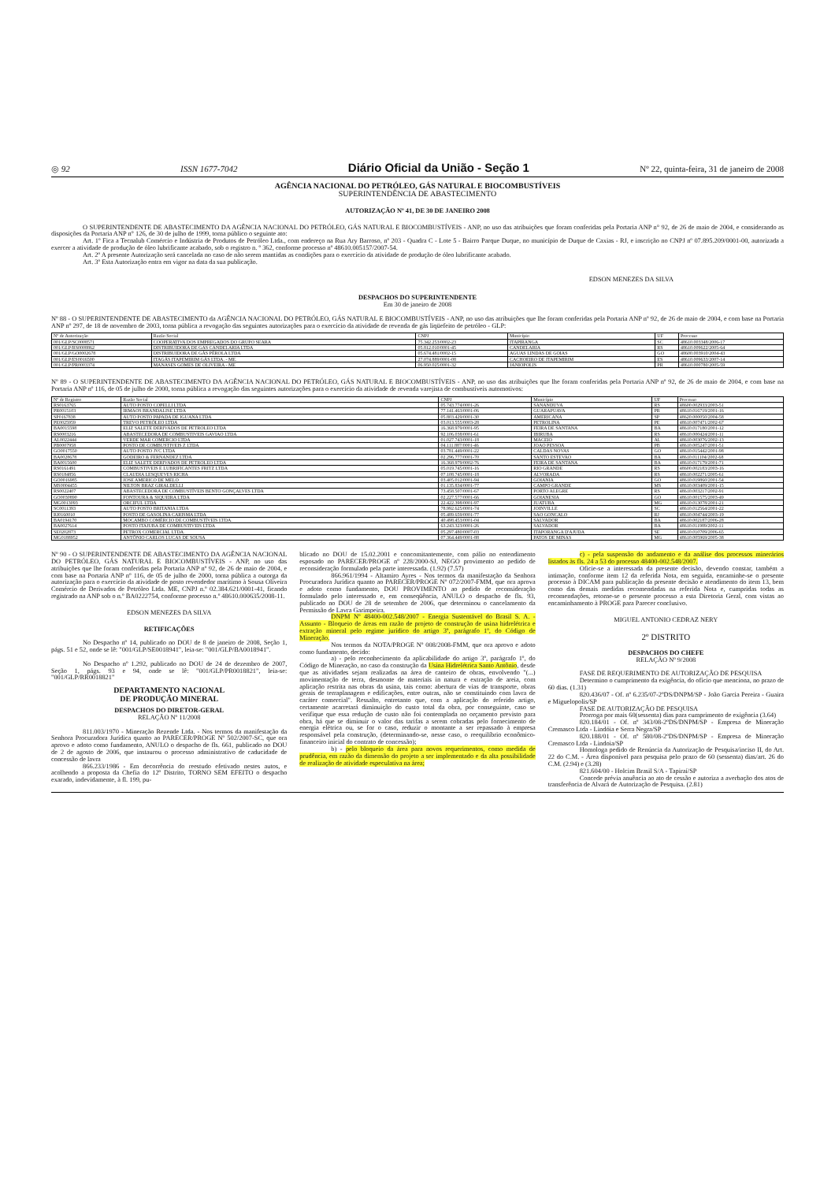◎ 92 ISSN 1677-7042 Diário Oficial da União - Seção 1 Nº 22, quinta-feira, 31 de janeiro de 2008
AGÊNCIA NACIONAL DO PETRÓLEO, GÁS NATURAL E BIOCOMBUSTÍVEIS
SUPERINTENDÊNCIA DE ABASTECIMENTO
AUTORIZAÇÃO Nº 41, DE 30 DE JANEIRO 2008
O SUPERINTENDENTE DE ABASTECIMENTO DA AGÊNCIA NACIONAL DO PETRÓLEO, GÁS NATURAL E BIOCOMBUSTÍVEIS - ANP, no uso das atribuições que foram conferidas pela Portaria ANP n° 92, de 26 de maio de 2004, e considerando as disposições da Portaria ANP n° 126, de 30 de julho de 1999, torna público o seguinte ato:
Art. 1º Fica a Tecnalub Comércio e Indústria de Produtos de Petróleo Ltda., com endereço na Rua Ary Barroso, nº 203 - Quadra C - Lote 5 - Bairro Parque Duque, no município de Duque de Caxias - RJ, e inscrição no CNPJ nº 07.895.209/0001-00, autorizada a exercer a atividade de produção de óleo lubrificante acabado, sob o registro n. º 362, conforme processo nº 48610.005157/2007-54.
Art. 2º A presente Autorização será cancelada no caso de não serem mantidas as condições para o exercício da atividade de produção de óleo lubrificante acabado.
Art. 3º Esta Autorização entra em vigor na data da sua publicação.
EDSON MENEZES DA SILVA
DESPACHOS DO SUPERINTENDENTE
Em 30 de janeiro de 2008
Nº 88 - O SUPERINTENDENTE DE ABASTECIMENTO da AGÊNCIA NACIONAL DO PETRÓLEO, GÁS NATURAL E BIOCOMBUSTÍVEIS - ANP, no uso das atribuições que lhe foram conferidas pela Portaria ANP nº 92, de 26 de maio de 2004, e com base na Portaria ANP nº 297, de 18 de novembro de 2003, torna pública a revogação das seguintes autorizações para o exercício da atividade de revenda de gás liqüefeito de petróleo - GLP:
| Nº de Autorização | Razão Social | CNPJ | Município | UF | Processo |
| --- | --- | --- | --- | --- | --- |
| 001/GLP/SC0008571 | COOPERATIVA DOS EMPREGADOS DO GRUPO SEARA | 75.342.253/0002-23 | ITAPIRANGA | SC | 48610.003348/2006-17 |
| 001/GLP/RS0008862 | DISTRIBUIDORA DE GAS CANDELARIA LTDA | 05.812.010/0001-45 | CANDELARIA | RS | 48610.009622/2005-64 |
| 001/GLP/GO0002678 | DISTRIBUIDORA DE GÁS PÉROLA LTDA | 05.674.481/0002-15 | AGUAS LINDAS DE GOIAS | GO | 48600.003910/2004-43 |
| 001/GLP/ES0016500 | ITAGÁS ITAPEMIRIM GÁS LTDA. - ME. | 27.074.889/0001-08 | CACHOEIRO DE ITAPEMIRIM | ES | 48610.009633/2007-14 |
| 001/GLP/PR0003374 | MANASES GOMES DE OLIVEIRA - ME | 06.950.025/0001-32 | JANIOPOLIS | PR | 48610.000780/2005-59 |
Nº 89 - O SUPERINTENDENTE DE ABASTECIMENTO DA AGÊNCIA NACIONAL DO PETRÓLEO, GÁS NATURAL E BIOCOMBUSTÍVEIS - ANP, no uso das atribuições que lhe foram conferidas pela Portaria ANP nº 92, de 26 de maio de 2004, e com base na Portaria ANP nº 116, de 05 de julho de 2000, torna pública a revogação das seguintes autorizações para o exercício da atividade de revenda varejista de combustíveis automotivos:
| Nº de Registro | Razão Social | CNPJ | Município | UF | Processo |
| --- | --- | --- | --- | --- | --- |
| RS0163765 | AUTO POSTO COPELLI LTDA | 05.743.774/0001-26 | SANANDUVA | RS | 48600.002933/2003-51 |
| PR0015103 | IRMAOS BRANDALISE LTDA | 77.141.463/0001-06 | GUARAPUAVA | PR | 48610.016719/2001-16 |
| SP0167838 | AUTO POSTO PAPADA DE IGUANA LTDA | 05.803.429/0001-30 | AMERICANA | SP | 48620.000050/2004-58 |
| PE0025959 | TREVO PETRÓLEO LTDA | 03.013.555/0003-28 | PETROLINA | PE | 48610.007471/2002-67 |
| BA0015598 | ELIZ SALETE DERIVADOS DE PETROLEO LTDA | 16.368.979/0001-95 | FEIRA DE SANTANA | BA | 48610.017180/2001-12 |
| RS0003216 | ABASTECEDORA DE COMBUSTIVEIS GAVIAO LTDA | 92.106.038/0001-61 | IBIRUBA | RS | 48610.000424/2001-11 |
| AL0022444 | VERDE MAR COMERCIO LTDA | 01.027.743/0001-18 | MACEIO | AL | 48610.003076/2002-13 |
| PB0007958 | POSTO DE COMBUSTIVEIS Z LTDA | 04.111.887/0001-46 | JOAO PESSOA | PB | 48610.005247/2001-51 |
| GO0017550 | AUTO POSTO JVC LTDA | 03.781.449/0001-22 | CALDAS NOVAS | GO | 48610.015442/2001-98 |
| BA0028678 | GODEIRO & FERNANDEZ LTDA | 02.296.777/0001-70 | SANTO ESTEVAO | BA | 48610.011104/2002-68 |
| BA0015600 | ELIZ SALETE DERIVADOS DE PETROLEO LTDA | 16.368.979/0002-76 | FEIRA DE SANTANA | BA | 48610.017179/2001-71 |
| RS0161491 | COMBUSTIVEIS E LUBRIFICANTES FRITZ LTDA | 05.019.745/0001-16 | RIO GRANDE | RS | 48600.002183/2003-16 |
| RS0184856 | CLAUDIA LESQUEVES RICHA | 07.108.745/0001-18 | ALVORADA | RS | 48610.002271/2005-61 |
| GO0016985 | JOSE AMERICO DE MELO | 03.405.012/0001-94 | GOIANIA | GO | 48610.019860/2001-54 |
| MS0004455 | NILTON BRAZ GIRALDELLI | 01.135.834/0001-77 | CAMPO GRANDE | MS | 48610.003409/2001-15 |
| RS0022407 | ABASTECEDORA DE COMBUSTÍVEIS BENTO GONÇALVES LTDA | 73.458.507/0001-67 | PORTO ALEGRE | RS | 48610.003217/2002-91 |
| GO0030890 | FONTOURA & SIQUEIRA LTDA | 02.227.577/0001-66 | GOIANESIA | GO | 48610.001575/2003-49 |
| MG0013093 | ORCIFUL LTDA | 22.422.398/0001-97 | JUATUBA | MG | 48610.013078/2001-21 |
| SC0011393 | AUTO POSTO BRITANIA LTDA | 78.992.625/0001-74 | JOINVILLE | SC | 48610.012564/2001-22 |
| RJ0160010 | POSTO DE GASOLINA CARISMA LTDA | 05.489.659/0001-77 | SAO GONCALO | RJ | 48610.004744/2003-19 |
| BA0194170 | MOCAMBO COMÉRCIO DE COMBUSTÍVEIS LTDA. | 40.498.453/0001-04 | SALVADOR | BA | 48610.002187/2006-28 |
| BA0027614 | POSTO ITAJUBA DE COMBUSTIVEIS LTDA | 63.243.323/0001-26 | SALVADOR | BA | 48610.011989/2002-11 |
| SE0202873 | PETROX COMERCIAL LTDA. | 05.297.480/0007-03 | ITAPORANGA D'AJUDA | SE | 48610.010709/2006-65 |
| MG0188952 | ANTÔNIO CARLOS LUCAS DE SOUSA | 07.364.449/0001-88 | PATOS DE MINAS | MG | 48610.005969/2005-38 |
Nº 90 - O SUPERINTENDENTE DE ABASTECIMENTO DA AGÊNCIA NACIONAL DO PETRÓLEO, GÁS NATURAL E BIOCOMBUSTÍVEIS - ANP, no uso das atribuições que lhe foram conferidas pela Portaria ANP nº 92, de 26 de maio de 2004, e com base na Portaria ANP nº 116, de 05 de julho de 2000, torna pública a outorga da autorização para o exercício da atividade de posto revendedor marítimo à Sousa Oliveira Comércio de Derivados de Petróleo Ltda. ME, CNPJ n.º 02.384.621/0001-41, ficando registrado na ANP sob o n.º BA0222754, conforme processo n.º 48610.000635/2008-11.
EDSON MENEZES DA SILVA
RETIFICAÇÕES
No Despacho nº 14, publicado no DOU de 8 de janeiro de 2008, Seção 1, págs. 51 e 52, onde se lê: "001/GLP/SE0018941", leia-se: "001/GLP/BA0018941".
No Despacho nº 1.292, publicado no DOU de 24 de dezembro de 2007, Seção 1, págs. 93 e 94, onde se lê: "001/GLP/PR0018821", leia-se: "001/GLP/RR0018821"
DEPARTAMENTO NACIONAL
DE PRODUÇÃO MINERAL
DESPACHOS DO DIRETOR-GERAL
RELAÇÃO Nº 11/2008
811.003/1970 - Mineração Rezende Ltda. - Nos termos da manifestação da Senhora Procuradora Jurídica quanto ao PARECER/PROGE Nº 502/2007-SC, que ora aprovo e adoto como fundamento, ANULO o despacho de fls. 661, publicado no DOU de 2 de agosto de 2006, que instaurou o processo administrativo de caducidade de concessão de lavra
866.233/1986 - Em decorrência do reestudo efetivado nestes autos, e acolhendo a proposta da Chefia do 12º Distrito, TORNO SEM EFEITO o despacho exarado, indevidamente, à fl. 199, pu-
blicado no DOU de 15.02.2001 e concomitantemente, com pálio no entendimento esposado no PARECER/PROGE nº 228/2000-SJ, NEGO provimento ao pedido de reconsideração formulado pela parte interessada. (1.92) (7.57)
866.961/1994 - Altamiro Ayres - Nos termos da manifestação da Senhora Procuradora Jurídica quanto ao PARECER/PROGE Nº 072/2007-FMM, que ora aprova e adoto como fundamento, DOU PROVIMENTO ao pedido de reconsideração formulado pelo interessado e, em conseqüência, ANULO o despacho de fls. 93, publicado no DOU de 28 de setembro de 2006, que determinou o cancelamento da Permissão de Lavra Garimpeira.
DNPM Nº 48400-002.548/2007 - Energia Sustentável do Brasil S. A. - Assunto - Bloqueio de áreas em razão de projeto de construção de usina hidrelétrica e extração mineral pelo regime jurídico do artigo 3º, parágrafo 1º, do Código de Mineração.
Nos termos da NOTA/PROGE Nº 008/2008-FMM, que ora aprovo e adoto como fundamento, decido:
a) - pelo reconhecimento da aplicabilidade do artigo 3º, parágrafo 1º, do Código de Mineração, no caso da construção da Usina Hidrelétrica Santo Antônio, desde que as atividades sejam realizadas na área de canteiro de obras, envolvendo "(...) movimentação de terra, desmonte de materiais in natura e extração de areia, com aplicação restrita nas obras da usina, tais como: abertura de vias de transporte, obras gerais de terraplanagem e edificações, entre outras, não se constituindo com lavra de caráter comercial". Ressalto, entretanto que, com a aplicação do referido artigo, certamente acarretará diminuição do custo total da obra, por conseguinte, caso se verifique que essa redução de custo não foi contemplada no orçamento previsto para obra, há que se diminuir o valor das tarifas a serem cobradas pelo fornecimento de energia elétrica ou, se for o caso, reduzir o montante a ser repassado à empresa responsável pela construção, (determinando-se, nesse caso, o reequilíbrio econômico-financeiro inicial do contrato de concessão);
b) - pelo bloqueio da área para novos requerimentos, como medida de prudência, em razão da dimensão do projeto a ser implementado e da alta possibilidade de realização de atividade especulativa na área;
c) - pela suspensão do andamento e da análise dos processos minerários listados às fls. 24 a 53 do processo 48400-002.548/2007.
Oficie-se a interessada da presente decisão, devendo constar, também a intimação, conforme item 12 da referida Nota, em seguida, encaminhe-se o presente processo à DICAM para publicação da presente decisão e atendimento do item 13, bem como das demais medidas recomendadas na referida Nota e, cumpridas todas as recomendações, retorne-se o presente processo a esta Diretoria Geral, com vistas ao encaminhamento à PROGE para Parecer conclusivo.
MIGUEL ANTONIO CEDRAZ NERY
2º DISTRITO
DESPACHOS DO CHEFE
RELAÇÃO Nº 9/2008
FASE DE REQUERIMENTO DE AUTORIZAÇÃO DE PESQUISA
Determino o cumprimento da exigência, do ofício que menciona, no prazo de 60 dias. (1.31)
820.436/07 - Of. nº 6.235/07-2ºDS/DNPM/SP - João Garcia Pereira - Guaira e Miguelopolis/SP
FASE DE AUTORIZAÇÃO DE PESQUISA
Prorroga por mais 60(sessenta) dias para cumprimento de exigência (3.64)
820.184/01 - Of. nº 343/08-2ºDS/DNPM/SP - Empresa de Mineração Cremasco Ltda - Lindóia e Serra Negra/SP
820.188/01 - Of. nº 580/08-2ºDS/DNPM/SP - Empresa de Mineração Cremasco Ltda - Lindoia/SP
Homologa pedido de Renúncia da Autorização de Pesquisa/inciso II, do Art. 22 do C.M. - Área disponível para pesquisa pelo prazo de 60 (sessenta) dias/art. 26 do C.M. (2.94) e (3.28)
821.604/00 - Holcim Brasil S/A - Tapiraí/SP
Concede prévia anuência ao ato de cessão e autoriza a averbação dos atos de transferência de Alvará de Autorização de Pesquisa. (2.81)